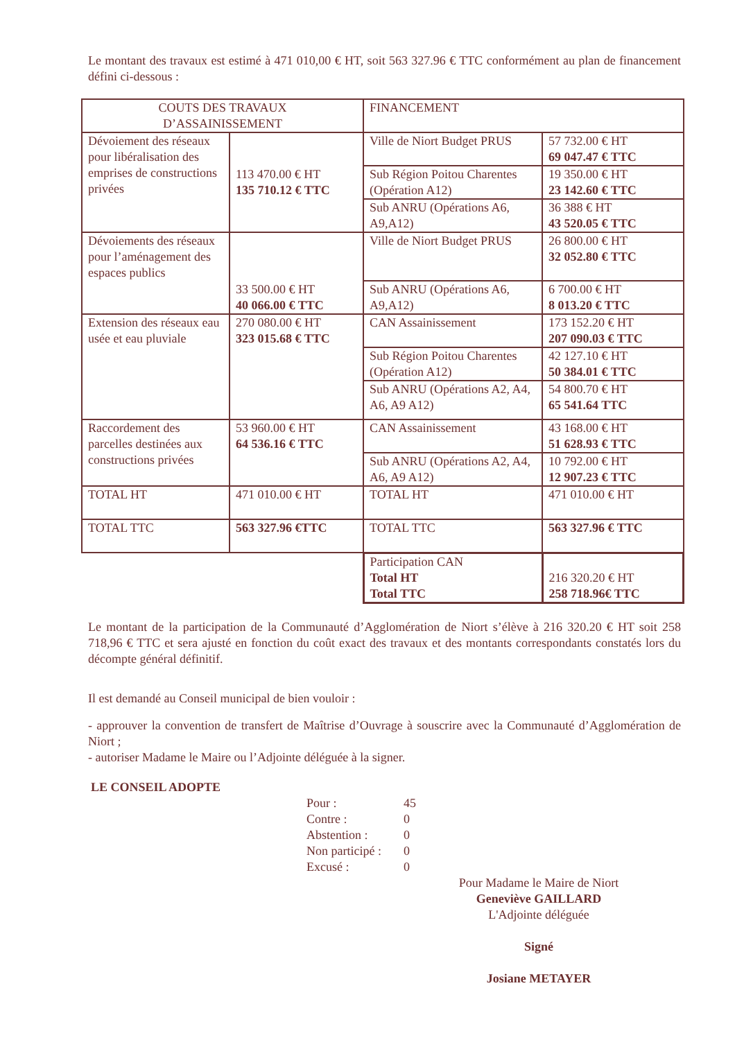Le montant des travaux est estimé à 471 010,00 € HT, soit 563 327.96 € TTC conformément au plan de financement défini ci-dessous :
| COUTS DES TRAVAUX D’ASSAINISSEMENT | | FINANCEMENT | |
| Dévoiement des réseaux pour libéralisation des emprises de constructions privées | 113 470.00 € HT 135 710.12 € TTC | Ville de Niort Budget PRUS | 57 732.00 € HT 69 047.47 € TTC |
| | | Sub Région Poitou Charentes (Opération A12) | 19 350.00 € HT 23 142.60 € TTC |
| | | Sub ANRU (Opérations A6, A9,A12) | 36 388 € HT 43 520.05 € TTC |
| Dévoiements des réseaux pour l’aménagement des espaces publics | 33 500.00 € HT 40 066.00 € TTC | Ville de Niort Budget PRUS | 26 800.00 € HT 32 052.80 € TTC |
| | | Sub ANRU (Opérations A6, A9,A12) | 6 700.00 € HT 8 013.20 € TTC |
| Extension des réseaux eau usée et eau pluviale | 270 080.00 € HT 323 015.68 € TTC | CAN Assainissement | 173 152.20 € HT 207 090.03 € TTC |
| | | Sub Région Poitou Charentes (Opération A12) | 42 127.10 € HT 50 384.01 € TTC |
| | | Sub ANRU (Opérations A2, A4, A6, A9 A12) | 54 800.70 € HT 65 541.64 TTC |
| Raccordement des parcelles destinées aux constructions privées | 53 960.00 € HT 64 536.16 € TTC | CAN Assainissement | 43 168.00 € HT 51 628.93 € TTC |
| | | Sub ANRU (Opérations A2, A4, A6, A9 A12) | 10 792.00 € HT 12 907.23 € TTC |
| TOTAL HT | 471 010.00 € HT | TOTAL HT | 471 010.00 € HT |
| TOTAL TTC | 563 327.96 €TTC | TOTAL TTC | 563 327.96 € TTC |
| | | Participation CAN Total HT Total TTC | 216 320.20 € HT 258 718.96€ TTC |
Le montant de la participation de la Communauté d’Agglomération de Niort s’élève à 216 320.20 € HT soit 258 718,96 € TTC et sera ajusté en fonction du coût exact des travaux et des montants correspondants constatés lors du décompte général définitif.
Il est demandé au Conseil municipal de bien vouloir :
- approuver la convention de transfert de Maîtrise d’Ouvrage à souscrire avec la Communauté d’Agglomération de Niort ;
- autoriser Madame le Maire ou l’Adjointe déléguée à la signer.
LE CONSEIL ADOPTE
| Pour : | 45 |
| Contre : | 0 |
| Abstention : | 0 |
| Non participé : | 0 |
| Excusé : | 0 |
Pour Madame le Maire de Niort
Geneviève GAILLARD
L'Adjointe déléguée
Signé
Josiane METAYER